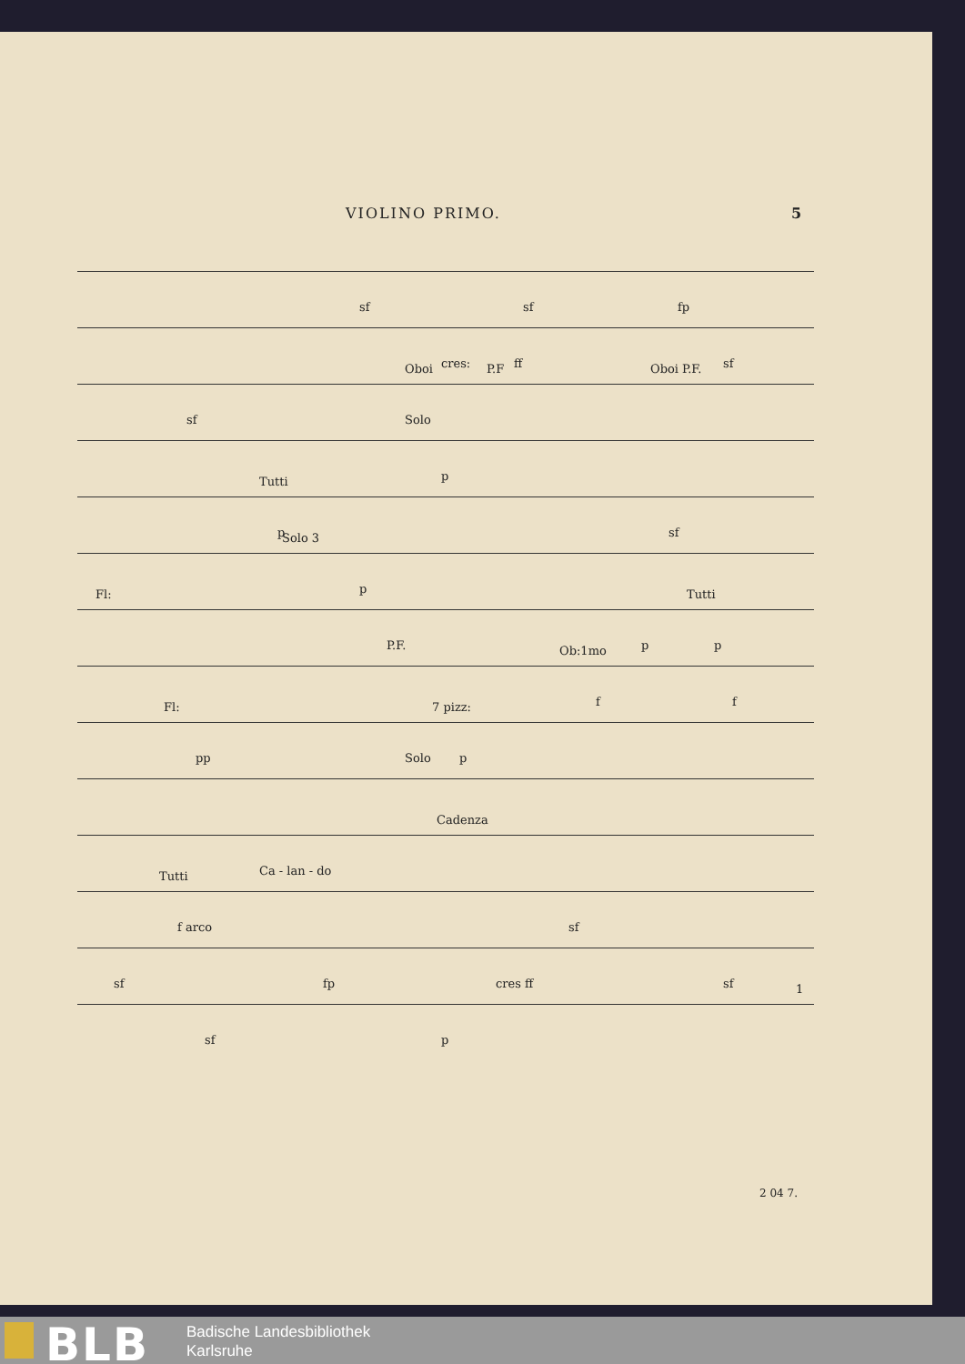VIOLINO PRIMO. 5
sf sf fp
cres: ff sf
Oboi P.F Oboi P.F.
sf Solo
p
Tutti
p sf
Solo 3
p
Fl: Tutti
P.F. p p
Ob:1mo
f f
Fl: 7 pizz:
pp Solo p
Cadenza
Ca - lan - do
Tutti
f arco sf
sf fp cres ff sf
1
sf p
2 04 7.
BLB
Badische Landesbibliothek
Karlsruhe